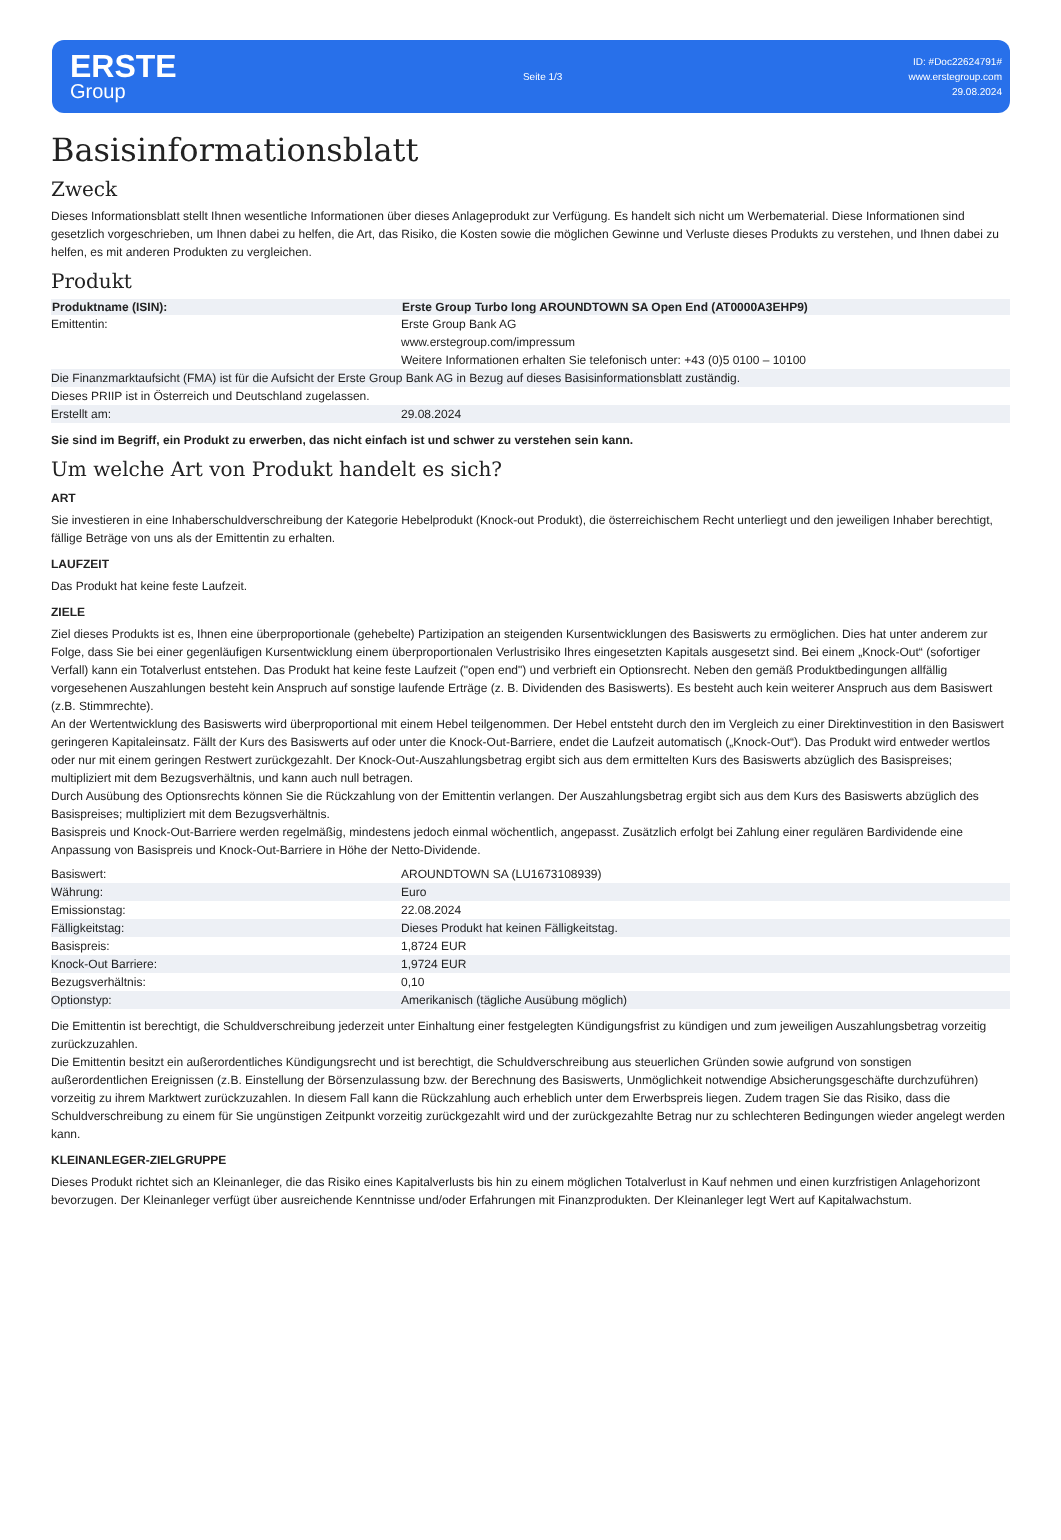ERSTE
Group
Seite 1/3
ID: #Doc22624791#
www.erstegroup.com
29.08.2024
Basisinformationsblatt
Zweck
Dieses Informationsblatt stellt Ihnen wesentliche Informationen über dieses Anlageprodukt zur Verfügung. Es handelt sich nicht um Werbematerial. Diese Informationen sind gesetzlich vorgeschrieben, um Ihnen dabei zu helfen, die Art, das Risiko, die Kosten sowie die möglichen Gewinne und Verluste dieses Produkts zu verstehen, und Ihnen dabei zu helfen, es mit anderen Produkten zu vergleichen.
Produkt
| Produktname (ISIN): | Erste Group Turbo long AROUNDTOWN SA Open End (AT0000A3EHP9) |
| --- | --- |
| Emittentin: | Erste Group Bank AG www.erstegroup.com/impressum Weitere Informationen erhalten Sie telefonisch unter: +43 (0)5 0100 – 10100 |
| Die Finanzmarktaufsicht (FMA) ist für die Aufsicht der Erste Group Bank AG in Bezug auf dieses Basisinformationsblatt zuständig. | |
| Dieses PRIIP ist in Österreich und Deutschland zugelassen. | |
| Erstellt am: | 29.08.2024 |
Sie sind im Begriff, ein Produkt zu erwerben, das nicht einfach ist und schwer zu verstehen sein kann.
Um welche Art von Produkt handelt es sich?
ART
Sie investieren in eine Inhaberschuldverschreibung der Kategorie Hebelprodukt (Knock-out Produkt), die österreichischem Recht unterliegt und den jeweiligen Inhaber berechtigt, fällige Beträge von uns als der Emittentin zu erhalten.
LAUFZEIT
Das Produkt hat keine feste Laufzeit.
ZIELE
Ziel dieses Produkts ist es, Ihnen eine überproportionale (gehebelte) Partizipation an steigenden Kursentwicklungen des Basiswerts zu ermöglichen. Dies hat unter anderem zur Folge, dass Sie bei einer gegenläufigen Kursentwicklung einem überproportionalen Verlustrisiko Ihres eingesetzten Kapitals ausgesetzt sind. Bei einem „Knock-Out“ (sofortiger Verfall) kann ein Totalverlust entstehen. Das Produkt hat keine feste Laufzeit ("open end") und verbrieft ein Optionsrecht. Neben den gemäß Produktbedingungen allfällig vorgesehenen Auszahlungen besteht kein Anspruch auf sonstige laufende Erträge (z. B. Dividenden des Basiswerts). Es besteht auch kein weiterer Anspruch aus dem Basiswert (z.B. Stimmrechte).
An der Wertentwicklung des Basiswerts wird überproportional mit einem Hebel teilgenommen. Der Hebel entsteht durch den im Vergleich zu einer Direktinvestition in den Basiswert geringeren Kapitaleinsatz. Fällt der Kurs des Basiswerts auf oder unter die Knock-Out-Barriere, endet die Laufzeit automatisch („Knock-Out“). Das Produkt wird entweder wertlos oder nur mit einem geringen Restwert zurückgezahlt. Der Knock-Out-Auszahlungsbetrag ergibt sich aus dem ermittelten Kurs des Basiswerts abzüglich des Basispreises; multipliziert mit dem Bezugsverhältnis, und kann auch null betragen.
Durch Ausübung des Optionsrechts können Sie die Rückzahlung von der Emittentin verlangen. Der Auszahlungsbetrag ergibt sich aus dem Kurs des Basiswerts abzüglich des Basispreises; multipliziert mit dem Bezugsverhältnis.
Basispreis und Knock-Out-Barriere werden regelmäßig, mindestens jedoch einmal wöchentlich, angepasst. Zusätzlich erfolgt bei Zahlung einer regulären Bardividende eine Anpassung von Basispreis und Knock-Out-Barriere in Höhe der Netto-Dividende.
| Basiswert: | AROUNDTOWN SA (LU1673108939) |
| Währung: | Euro |
| Emissionstag: | 22.08.2024 |
| Fälligkeitstag: | Dieses Produkt hat keinen Fälligkeitstag. |
| Basispreis: | 1,8724 EUR |
| Knock-Out Barriere: | 1,9724 EUR |
| Bezugsverhältnis: | 0,10 |
| Optionstyp: | Amerikanisch (tägliche Ausübung möglich) |
Die Emittentin ist berechtigt, die Schuldverschreibung jederzeit unter Einhaltung einer festgelegten Kündigungsfrist zu kündigen und zum jeweiligen Auszahlungsbetrag vorzeitig zurückzuzahlen.
Die Emittentin besitzt ein außerordentliches Kündigungsrecht und ist berechtigt, die Schuldverschreibung aus steuerlichen Gründen sowie aufgrund von sonstigen außerordentlichen Ereignissen (z.B. Einstellung der Börsenzulassung bzw. der Berechnung des Basiswerts, Unmöglichkeit notwendige Absicherungsgeschäfte durchzuführen) vorzeitig zu ihrem Marktwert zurückzuzahlen. In diesem Fall kann die Rückzahlung auch erheblich unter dem Erwerbspreis liegen. Zudem tragen Sie das Risiko, dass die Schuldverschreibung zu einem für Sie ungünstigen Zeitpunkt vorzeitig zurückgezahlt wird und der zurückgezahlte Betrag nur zu schlechteren Bedingungen wieder angelegt werden kann.
KLEINANLEGER-ZIELGRUPPE
Dieses Produkt richtet sich an Kleinanleger, die das Risiko eines Kapitalverlusts bis hin zu einem möglichen Totalverlust in Kauf nehmen und einen kurzfristigen Anlagehorizont bevorzugen. Der Kleinanleger verfügt über ausreichende Kenntnisse und/oder Erfahrungen mit Finanzprodukten. Der Kleinanleger legt Wert auf Kapitalwachstum.